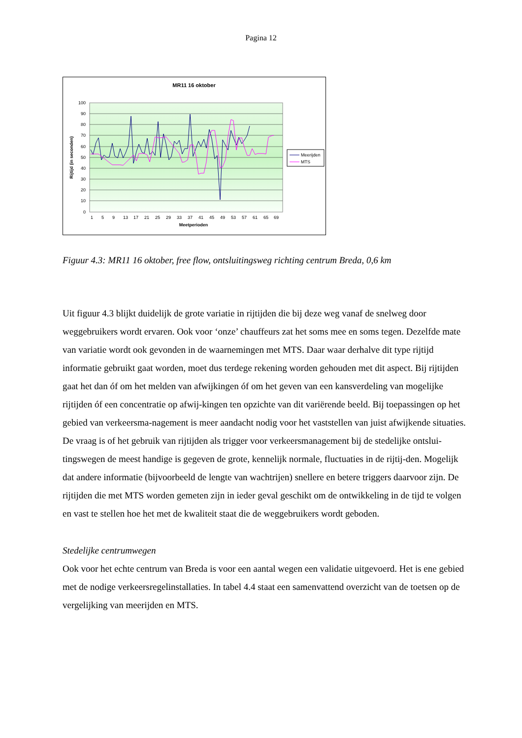Pagina 12
MR11 16 oktober
100
90
80
70
60
50
40
30
20
10
0
Rijtijd (in seconden)
Meetperioden
1
5
9
13
17
21
25
29
33
37
41
45
49
53
57
61
65
69
Meerijden
MTS
Figuur 4.3: MR11 16 oktober, free flow, ontsluitingsweg richting centrum Breda, 0,6 km
Uit figuur 4.3 blijkt duidelijk de grote variatie in rijtijden die bij deze weg vanaf de snelweg door weggebruikers wordt ervaren. Ook voor ‘onze’ chauffeurs zat het soms mee en soms tegen. Dezelfde mate van variatie wordt ook gevonden in de waarnemingen met MTS. Daar waar derhalve dit type rijtijd informatie gebruikt gaat worden, moet dus terdege rekening worden gehouden met dit aspect. Bij rijtijden gaat het dan óf om het melden van afwijkingen óf om het geven van een kansverdeling van mogelijke rijtijden óf een concentratie op afwij-kingen ten opzichte van dit variërende beeld. Bij toepassingen op het gebied van verkeersma-nagement is meer aandacht nodig voor het vaststellen van juist afwijkende situaties. De vraag is of het gebruik van rijtijden als trigger voor verkeersmanagement bij de stedelijke ontslui-tingswegen de meest handige is gegeven de grote, kennelijk normale, fluctuaties in de rijtij-den. Mogelijk dat andere informatie (bijvoorbeeld de lengte van wachtrijen) snellere en betere triggers daarvoor zijn. De rijtijden die met MTS worden gemeten zijn in ieder geval geschikt om de ontwikkeling in de tijd te volgen en vast te stellen hoe het met de kwaliteit staat die de weggebruikers wordt geboden.
Stedelijke centrumwegen
Ook voor het echte centrum van Breda is voor een aantal wegen een validatie uitgevoerd. Het is ene gebied met de nodige verkeersregelinstallaties. In tabel 4.4 staat een samenvattend overzicht van de toetsen op de vergelijking van meerijden en MTS.